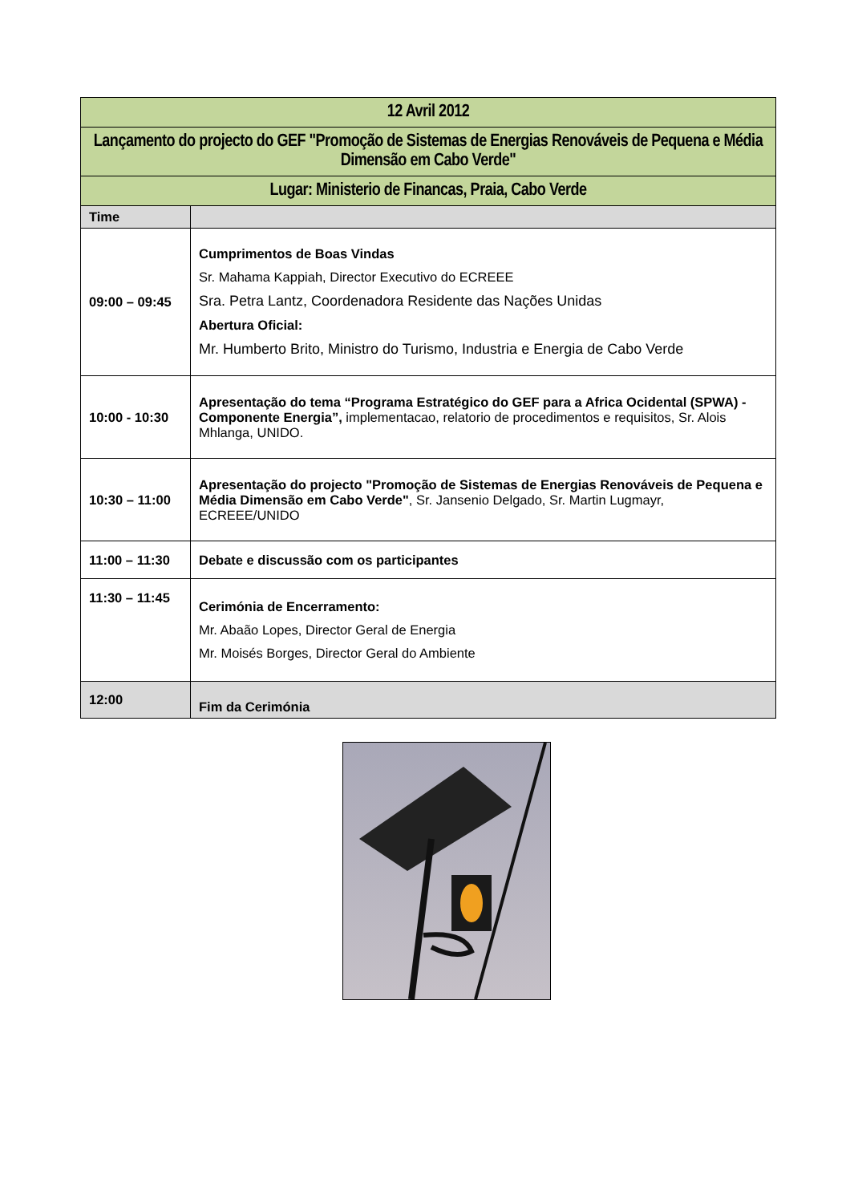| 12 Avril 2012 | |
| Lançamento do projecto do GEF "Promoção de Sistemas de Energias Renováveis de Pequena e Média Dimensão em Cabo Verde" | |
| Lugar: Ministerio de Financas, Praia, Cabo Verde | |
| Time | |
| 09:00 – 09:45 | Cumprimentos de Boas Vindas Sr. Mahama Kappiah, Director Executivo do ECREEE Sra. Petra Lantz, Coordenadora Residente das Nações Unidas Abertura Oficial: Mr. Humberto Brito, Ministro do Turismo, Industria e Energia de Cabo Verde |
| 10:00 - 10:30 | Apresentação do tema “Programa Estratégico do GEF para a Africa Ocidental (SPWA) - Componente Energia”, implementacao, relatorio de procedimentos e requisitos, Sr. Alois Mhlanga, UNIDO. |
| 10:30 – 11:00 | Apresentação do projecto "Promoção de Sistemas de Energias Renováveis de Pequena e Média Dimensão em Cabo Verde" , Sr. Jansenio Delgado, Sr. Martin Lugmayr, ECREEE/UNIDO |
| 11:00 – 11:30 | Debate e discussão com os participantes |
| 11:30 – 11:45 | Cerimónia de Encerramento: Mr. Abaão Lopes, Director Geral de Energia Mr. Moisés Borges, Director Geral do Ambiente |
| 12:00 | Fim da Cerimónia |